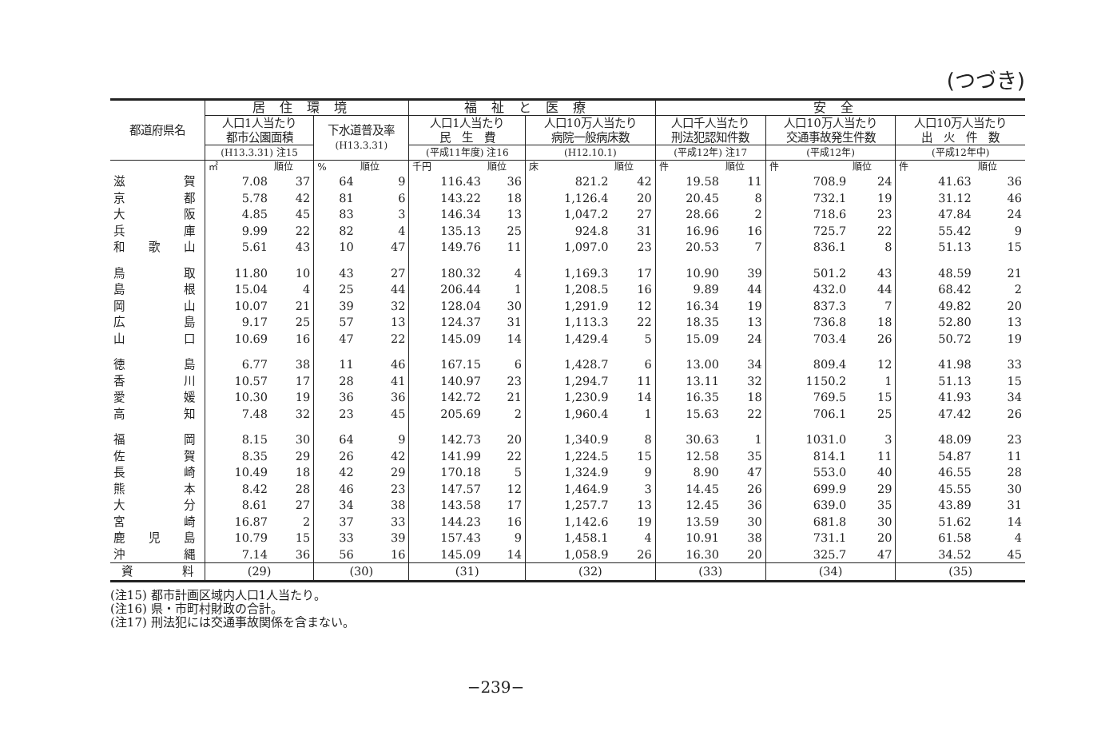(つづき)
| 都道府県名 | 居住環境 | | | | 福祉と医療 | | | | 安全 | | | | | |
| --- | --- | --- | --- | --- | --- | --- | --- | --- | --- | --- | --- | --- | --- | --- |
| | 人口1人当たり 都市公園面積 | | 下水道普及率 (H13.3.31) | | 人口1人当たり 民 生 費 | | 人口10万人当たり 病院一般病床数 | | 人口千人当たり 刑法犯認知件数 | | 人口10万人当たり 交通事故発生件数 | | 人口10万人当たり 出 火 件 数 | |
| | (H13.3.31) 注15 | | | | (平成11年度) 注16 | | (H12.10.1) | | (平成12年) 注17 | | (平成12年) | | (平成12年中) | |
| | ㎡ | 順位 | % | 順位 | 千円 | 順位 | 床 | 順位 | 件 | 順位 | 件 | 順位 | 件 | 順位 |
| 滋賀 | 7.08 | 37 | 64 | 9 | 116.43 | 36 | 821.2 | 42 | 19.58 | 11 | 708.9 | 24 | 41.63 | 36 |
| 京都 | 5.78 | 42 | 81 | 6 | 143.22 | 18 | 1,126.4 | 20 | 20.45 | 8 | 732.1 | 19 | 31.12 | 46 |
| 大阪 | 4.85 | 45 | 83 | 3 | 146.34 | 13 | 1,047.2 | 27 | 28.66 | 2 | 718.6 | 23 | 47.84 | 24 |
| 兵庫 | 9.99 | 22 | 82 | 4 | 135.13 | 25 | 924.8 | 31 | 16.96 | 16 | 725.7 | 22 | 55.42 | 9 |
| 和歌山 | 5.61 | 43 | 10 | 47 | 149.76 | 11 | 1,097.0 | 23 | 20.53 | 7 | 836.1 | 8 | 51.13 | 15 |
| 鳥取 | 11.80 | 10 | 43 | 27 | 180.32 | 4 | 1,169.3 | 17 | 10.90 | 39 | 501.2 | 43 | 48.59 | 21 |
| 島根 | 15.04 | 4 | 25 | 44 | 206.44 | 1 | 1,208.5 | 16 | 9.89 | 44 | 432.0 | 44 | 68.42 | 2 |
| 岡山 | 10.07 | 21 | 39 | 32 | 128.04 | 30 | 1,291.9 | 12 | 16.34 | 19 | 837.3 | 7 | 49.82 | 20 |
| 広島 | 9.17 | 25 | 57 | 13 | 124.37 | 31 | 1,113.3 | 22 | 18.35 | 13 | 736.8 | 18 | 52.80 | 13 |
| 山口 | 10.69 | 16 | 47 | 22 | 145.09 | 14 | 1,429.4 | 5 | 15.09 | 24 | 703.4 | 26 | 50.72 | 19 |
| 徳島 | 6.77 | 38 | 11 | 46 | 167.15 | 6 | 1,428.7 | 6 | 13.00 | 34 | 809.4 | 12 | 41.98 | 33 |
| 香川 | 10.57 | 17 | 28 | 41 | 140.97 | 23 | 1,294.7 | 11 | 13.11 | 32 | 1150.2 | 1 | 51.13 | 15 |
| 愛媛 | 10.30 | 19 | 36 | 36 | 142.72 | 21 | 1,230.9 | 14 | 16.35 | 18 | 769.5 | 15 | 41.93 | 34 |
| 高知 | 7.48 | 32 | 23 | 45 | 205.69 | 2 | 1,960.4 | 1 | 15.63 | 22 | 706.1 | 25 | 47.42 | 26 |
| 福岡 | 8.15 | 30 | 64 | 9 | 142.73 | 20 | 1,340.9 | 8 | 30.63 | 1 | 1031.0 | 3 | 48.09 | 23 |
| 佐賀 | 8.35 | 29 | 26 | 42 | 141.99 | 22 | 1,224.5 | 15 | 12.58 | 35 | 814.1 | 11 | 54.87 | 11 |
| 長崎 | 10.49 | 18 | 42 | 29 | 170.18 | 5 | 1,324.9 | 9 | 8.90 | 47 | 553.0 | 40 | 46.55 | 28 |
| 熊本 | 8.42 | 28 | 46 | 23 | 147.57 | 12 | 1,464.9 | 3 | 14.45 | 26 | 699.9 | 29 | 45.55 | 30 |
| 大分 | 8.61 | 27 | 34 | 38 | 143.58 | 17 | 1,257.7 | 13 | 12.45 | 36 | 639.0 | 35 | 43.89 | 31 |
| 宮崎 | 16.87 | 2 | 37 | 33 | 144.23 | 16 | 1,142.6 | 19 | 13.59 | 30 | 681.8 | 30 | 51.62 | 14 |
| 鹿児島 | 10.79 | 15 | 33 | 39 | 157.43 | 9 | 1,458.1 | 4 | 10.91 | 38 | 731.1 | 20 | 61.58 | 4 |
| 沖縄 | 7.14 | 36 | 56 | 16 | 145.09 | 14 | 1,058.9 | 26 | 16.30 | 20 | 325.7 | 47 | 34.52 | 45 |
| 資料 | (29) | | (30) | | (31) | | (32) | | (33) | | (34) | | (35) | |
(注15) 都市計画区域内人口1人当たり。
(注16) 県・市町村財政の合計。
(注17) 刑法犯には交通事故関係を含まない。
−239−